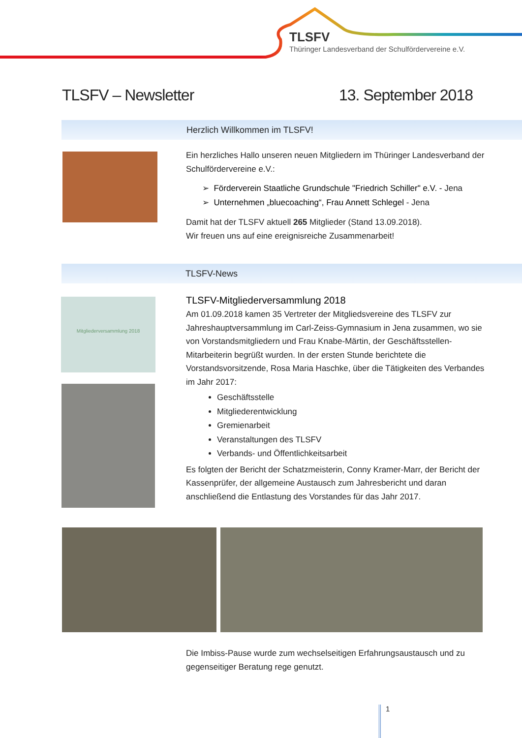TLSFV
Thüringer Landesverband der Schulfördervereine e.V.
TLSFV – Newsletter 13. September 2018
Herzlich Willkommen im TLSFV!
Ein herzliches Hallo unseren neuen Mitgliedern im Thüringer Landesverband der Schulfördervereine e.V.:
➢ Förderverein Staatliche Grundschule "Friedrich Schiller" e.V. - Jena
➢ Unternehmen „bluecoaching“, Frau Annett Schlegel - Jena
Damit hat der TLSFV aktuell 265 Mitglieder (Stand 13.09.2018).
Wir freuen uns auf eine ereignisreiche Zusammenarbeit!
TLSFV-News
Mitgliederversammlung 2018
TLSFV-Mitgliederversammlung 2018
Am 01.09.2018 kamen 35 Vertreter der Mitgliedsvereine des TLSFV zur Jahreshauptversammlung im Carl-Zeiss-Gymnasium in Jena zusammen, wo sie von Vorstandsmitgliedern und Frau Knabe-Märtin, der Geschäftsstellen-Mitarbeiterin begrüßt wurden. In der ersten Stunde berichtete die Vorstandsvorsitzende, Rosa Maria Haschke, über die Tätigkeiten des Verbandes im Jahr 2017:
Geschäftsstelle
Mitgliederentwicklung
Gremienarbeit
Veranstaltungen des TLSFV
Verbands- und Öffentlichkeitsarbeit
Es folgten der Bericht der Schatzmeisterin, Conny Kramer-Marr, der Bericht der Kassenprüfer, der allgemeine Austausch zum Jahresbericht und daran anschließend die Entlastung des Vorstandes für das Jahr 2017.
Die Imbiss-Pause wurde zum wechselseitigen Erfahrungsaustausch und zu gegenseitiger Beratung rege genutzt.
1